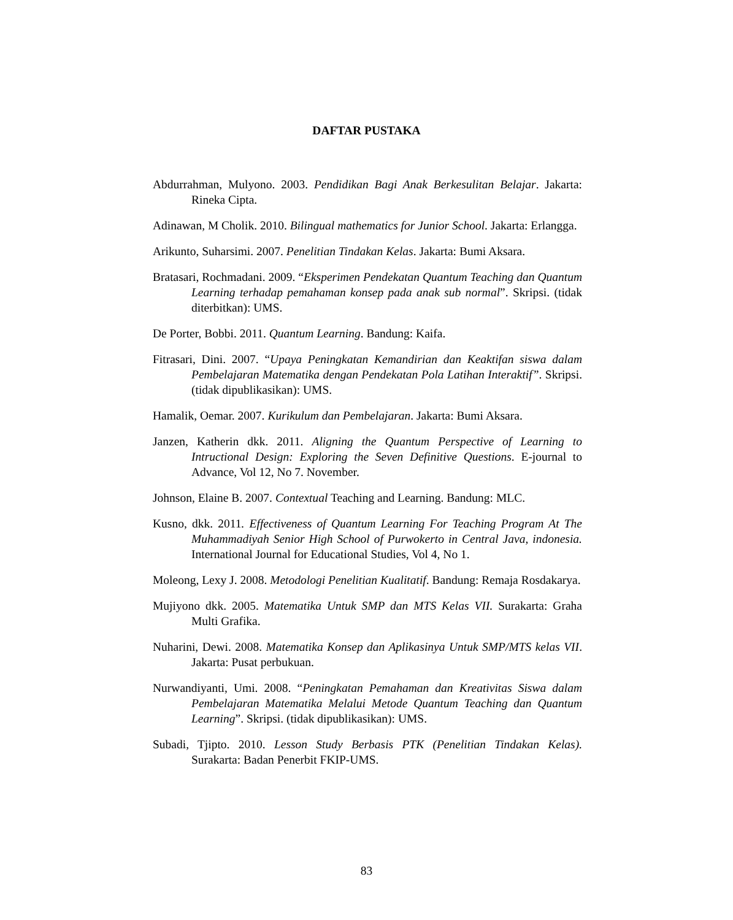DAFTAR PUSTAKA
Abdurrahman, Mulyono. 2003. Pendidikan Bagi Anak Berkesulitan Belajar. Jakarta: Rineka Cipta.
Adinawan, M Cholik. 2010. Bilingual mathematics for Junior School. Jakarta: Erlangga.
Arikunto, Suharsimi. 2007. Penelitian Tindakan Kelas. Jakarta: Bumi Aksara.
Bratasari, Rochmadani. 2009. “Eksperimen Pendekatan Quantum Teaching dan Quantum Learning terhadap pemahaman konsep pada anak sub normal”. Skripsi. (tidak diterbitkan): UMS.
De Porter, Bobbi. 2011. Quantum Learning. Bandung: Kaifa.
Fitrasari, Dini. 2007. “Upaya Peningkatan Kemandirian dan Keaktifan siswa dalam Pembelajaran Matematika dengan Pendekatan Pola Latihan Interaktif”. Skripsi. (tidak dipublikasikan): UMS.
Hamalik, Oemar. 2007. Kurikulum dan Pembelajaran. Jakarta: Bumi Aksara.
Janzen, Katherin dkk. 2011. Aligning the Quantum Perspective of Learning to Intructional Design: Exploring the Seven Definitive Questions. E-journal to Advance, Vol 12, No 7. November.
Johnson, Elaine B. 2007. Contextual Teaching and Learning. Bandung: MLC.
Kusno, dkk. 2011. Effectiveness of Quantum Learning For Teaching Program At The Muhammadiyah Senior High School of Purwokerto in Central Java, indonesia. International Journal for Educational Studies, Vol 4, No 1.
Moleong, Lexy J. 2008. Metodologi Penelitian Kualitatif. Bandung: Remaja Rosdakarya.
Mujiyono dkk. 2005. Matematika Untuk SMP dan MTS Kelas VII. Surakarta: Graha Multi Grafika.
Nuharini, Dewi. 2008. Matematika Konsep dan Aplikasinya Untuk SMP/MTS kelas VII. Jakarta: Pusat perbukuan.
Nurwandiyanti, Umi. 2008. “Peningkatan Pemahaman dan Kreativitas Siswa dalam Pembelajaran Matematika Melalui Metode Quantum Teaching dan Quantum Learning”. Skripsi. (tidak dipublikasikan): UMS.
Subadi, Tjipto. 2010. Lesson Study Berbasis PTK (Penelitian Tindakan Kelas). Surakarta: Badan Penerbit FKIP-UMS.
83